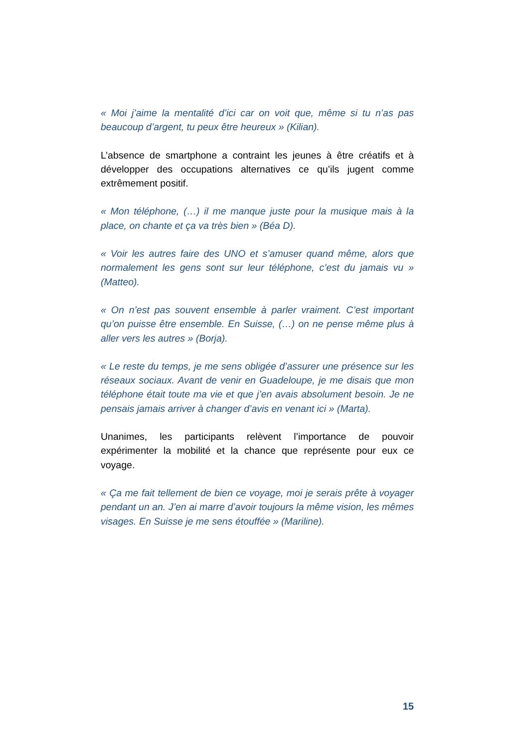« Moi j’aime la mentalité d’ici car on voit que, même si tu n’as pas beaucoup d’argent, tu peux être heureux » (Kilian).
L’absence de smartphone a contraint les jeunes à être créatifs et à développer des occupations alternatives ce qu’ils jugent comme extrêmement positif.
« Mon téléphone, (…) il me manque juste pour la musique mais à la place, on chante et ça va très bien » (Béa D).
« Voir les autres faire des UNO et s’amuser quand même, alors que normalement les gens sont sur leur téléphone, c’est du jamais vu » (Matteo).
« On n’est pas souvent ensemble à parler vraiment. C’est important qu’on puisse être ensemble. En Suisse, (…) on ne pense même plus à aller vers les autres » (Borja).
« Le reste du temps, je me sens obligée d’assurer une présence sur les réseaux sociaux. Avant de venir en Guadeloupe, je me disais que mon téléphone était toute ma vie et que j’en avais absolument besoin. Je ne pensais jamais arriver à changer d’avis en venant ici » (Marta).
Unanimes, les participants relèvent l’importance de pouvoir expérimenter la mobilité et la chance que représente pour eux ce voyage.
« Ça me fait tellement de bien ce voyage, moi je serais prête à voyager pendant un an. J’en ai marre d’avoir toujours la même vision, les mêmes visages. En Suisse je me sens étouffée » (Mariline).
15